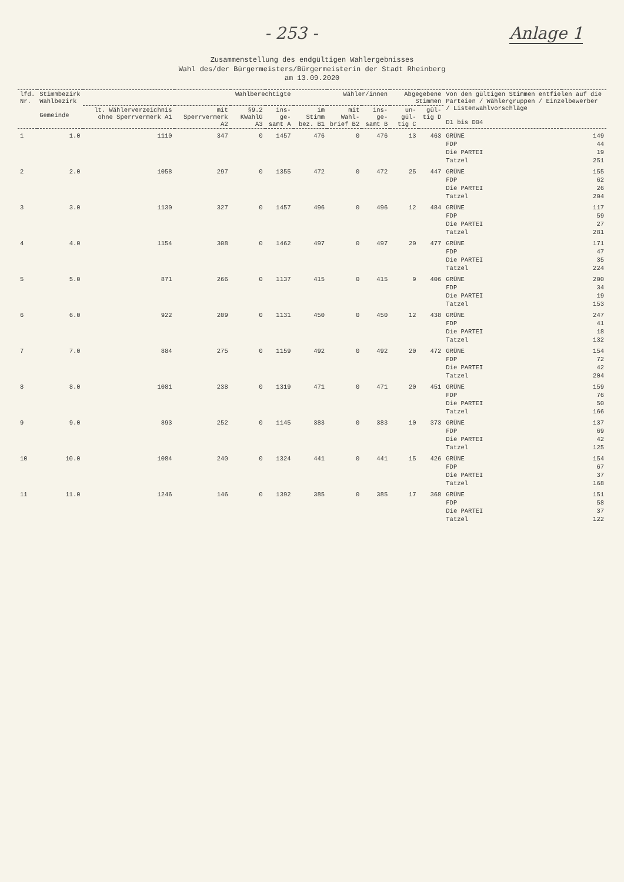- 253 - Anlage 1
Zusammenstellung des endgültigen Wahlergebnisses
Wahl des/der Bürgermeisters/Bürgermeisterin der Stadt Rheinberg
am 13.09.2020
| lfd. Nr. | Stimmbezirk Wahlbezirk Gemeinde | Wahlberechtigte | | | | Wähler/innen | | | Abgegebene Stimmen | | Von den gültigen Stimmen entfielen auf die Parteien / Wählergruppen / Einzelbewerber / Listenwahlvorschläge D1 bis D04 | |
| --- | --- | --- | --- | --- | --- | --- | --- | --- | --- | --- | --- | --- |
| | | lt. Wählerverzeichnis ohne Sperrvermerk A1 | mit Sperrvermerk A2 | §9.2 KWahlG A3 | ins-ge-samt A | im Stimm bez. B1 | mit Wahl-brief B2 | ins-ge-samt B | un-gül-tig C | gül-tig D | | |
| 1 | 1.0 | 1110 | 347 | 0 | 1457 | 476 | 0 | 476 | 13 | 463 | GRÜNE | 149 |
| | | | | | | | | | | | FDP | 44 |
| | | | | | | | | | | | Die PARTEI | 19 |
| | | | | | | | | | | | Tatzel | 251 |
| 2 | 2.0 | 1058 | 297 | 0 | 1355 | 472 | 0 | 472 | 25 | 447 | GRÜNE | 155 |
| | | | | | | | | | | | FDP | 62 |
| | | | | | | | | | | | Die PARTEI | 26 |
| | | | | | | | | | | | Tatzel | 204 |
| 3 | 3.0 | 1130 | 327 | 0 | 1457 | 496 | 0 | 496 | 12 | 484 | GRÜNE | 117 |
| | | | | | | | | | | | FDP | 59 |
| | | | | | | | | | | | Die PARTEI | 27 |
| | | | | | | | | | | | Tatzel | 281 |
| 4 | 4.0 | 1154 | 308 | 0 | 1462 | 497 | 0 | 497 | 20 | 477 | GRÜNE | 171 |
| | | | | | | | | | | | FDP | 47 |
| | | | | | | | | | | | Die PARTEI | 35 |
| | | | | | | | | | | | Tatzel | 224 |
| 5 | 5.0 | 871 | 266 | 0 | 1137 | 415 | 0 | 415 | 9 | 406 | GRÜNE | 200 |
| | | | | | | | | | | | FDP | 34 |
| | | | | | | | | | | | Die PARTEI | 19 |
| | | | | | | | | | | | Tatzel | 153 |
| 6 | 6.0 | 922 | 209 | 0 | 1131 | 450 | 0 | 450 | 12 | 438 | GRÜNE | 247 |
| | | | | | | | | | | | FDP | 41 |
| | | | | | | | | | | | Die PARTEI | 18 |
| | | | | | | | | | | | Tatzel | 132 |
| 7 | 7.0 | 884 | 275 | 0 | 1159 | 492 | 0 | 492 | 20 | 472 | GRÜNE | 154 |
| | | | | | | | | | | | FDP | 72 |
| | | | | | | | | | | | Die PARTEI | 42 |
| | | | | | | | | | | | Tatzel | 204 |
| 8 | 8.0 | 1081 | 238 | 0 | 1319 | 471 | 0 | 471 | 20 | 451 | GRÜNE | 159 |
| | | | | | | | | | | | FDP | 76 |
| | | | | | | | | | | | Die PARTEI | 50 |
| | | | | | | | | | | | Tatzel | 166 |
| 9 | 9.0 | 893 | 252 | 0 | 1145 | 383 | 0 | 383 | 10 | 373 | GRÜNE | 137 |
| | | | | | | | | | | | FDP | 69 |
| | | | | | | | | | | | Die PARTEI | 42 |
| | | | | | | | | | | | Tatzel | 125 |
| 10 | 10.0 | 1084 | 240 | 0 | 1324 | 441 | 0 | 441 | 15 | 426 | GRÜNE | 154 |
| | | | | | | | | | | | FDP | 67 |
| | | | | | | | | | | | Die PARTEI | 37 |
| | | | | | | | | | | | Tatzel | 168 |
| 11 | 11.0 | 1246 | 146 | 0 | 1392 | 385 | 0 | 385 | 17 | 368 | GRÜNE | 151 |
| | | | | | | | | | | | FDP | 58 |
| | | | | | | | | | | | Die PARTEI | 37 |
| | | | | | | | | | | | Tatzel | 122 |